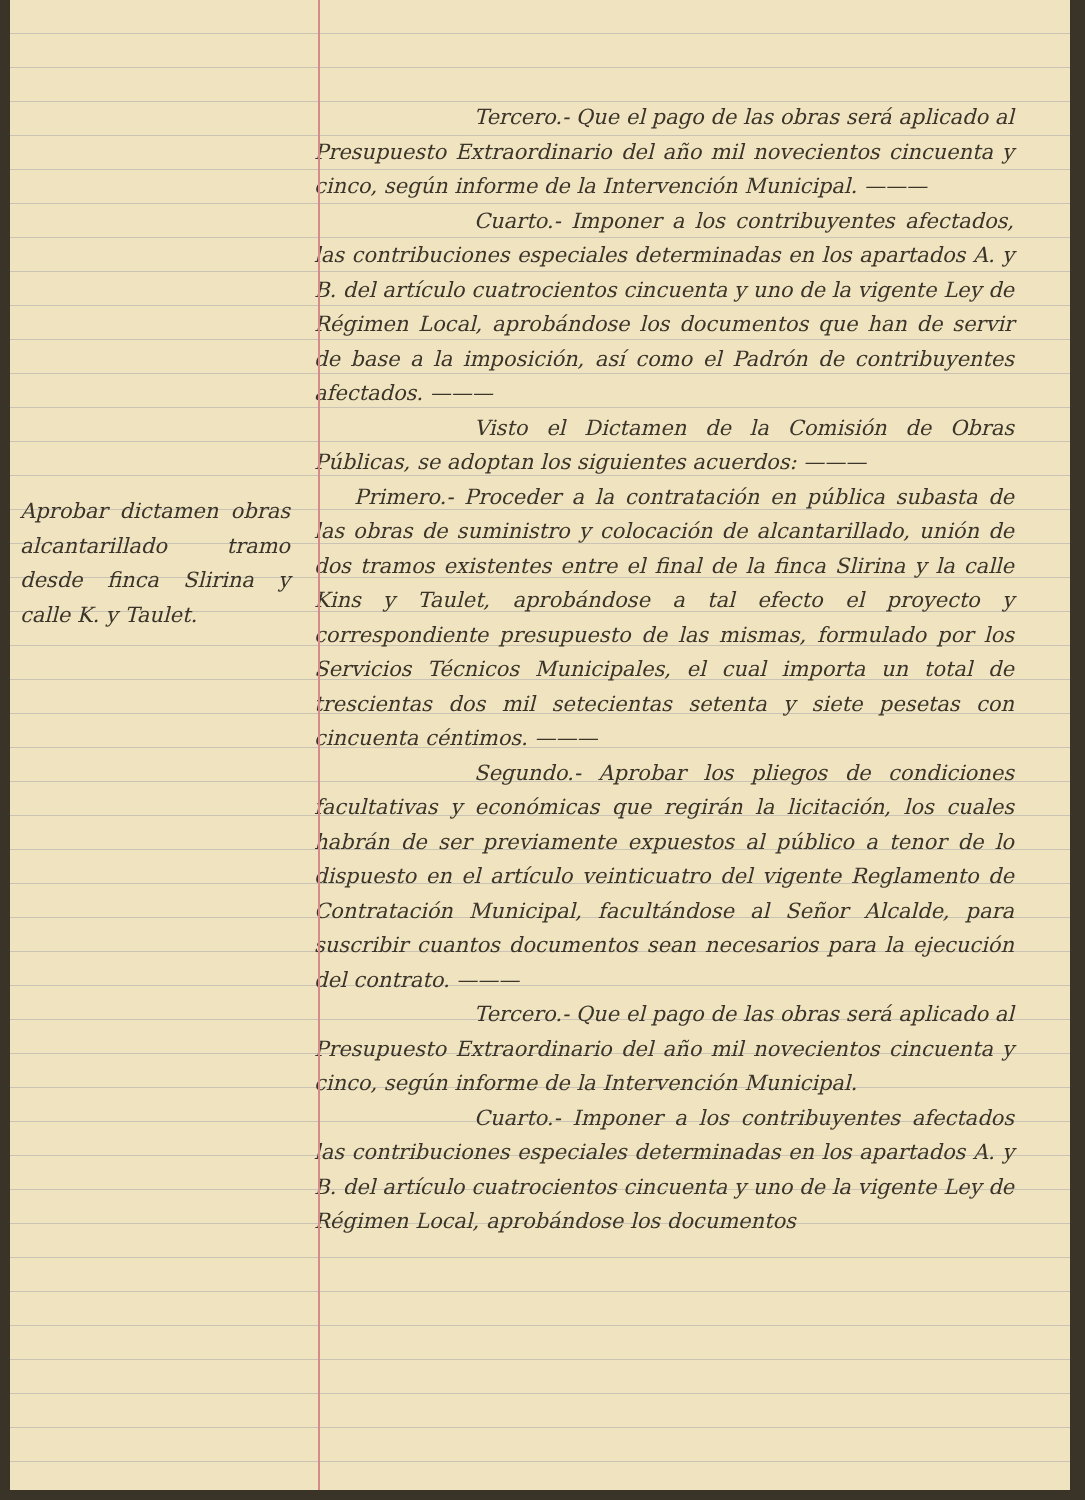Aprobar dictamen obras alcantarillado tramo desde finca Slirina y calle K. y Taulet.
Tercero.- Que el pago de las obras será aplicado al Presupuesto Extraordinario del año mil novecientos cincuenta y cinco, según informe de la Intervención Municipal. ———
Cuarto.- Imponer a los contribuyentes afectados, las contribuciones especiales determinadas en los apartados A. y B. del artículo cuatrocientos cincuenta y uno de la vigente Ley de Régimen Local, aprobándose los documentos que han de servir de base a la imposición, así como el Padrón de contribuyentes afectados. ———
Visto el Dictamen de la Comisión de Obras Públicas, se adoptan los siguientes acuerdos: ———
Primero.- Proceder a la contratación en pública subasta de las obras de suministro y colocación de alcantarillado, unión de dos tramos existentes entre el final de la finca Slirina y la calle Kins y Taulet, aprobándose a tal efecto el proyecto y correspondiente presupuesto de las mismas, formulado por los Servicios Técnicos Municipales, el cual importa un total de trescientas dos mil setecientas setenta y siete pesetas con cincuenta céntimos. ———
Segundo.- Aprobar los pliegos de condiciones facultativas y económicas que regirán la licitación, los cuales habrán de ser previamente expuestos al público a tenor de lo dispuesto en el artículo veinticuatro del vigente Reglamento de Contratación Municipal, facultándose al Señor Alcalde, para suscribir cuantos documentos sean necesarios para la ejecución del contrato. ———
Tercero.- Que el pago de las obras será aplicado al Presupuesto Extraordinario del año mil novecientos cincuenta y cinco, según informe de la Intervención Municipal.
Cuarto.- Imponer a los contribuyentes afectados las contribuciones especiales determinadas en los apartados A. y B. del artículo cuatrocientos cincuenta y uno de la vigente Ley de Régimen Local, aprobándose los documentos